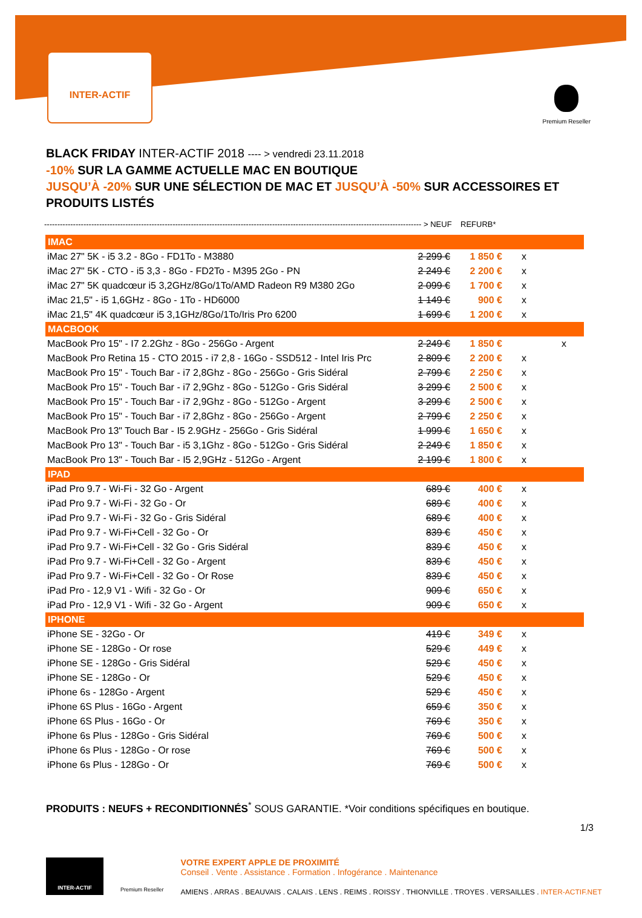INTER-ACTIF
Premium Reseller
BLACK FRIDAY INTER-ACTIF 2018 ---- > vendredi 23.11.2018
-10% SUR LA GAMME ACTUELLE MAC EN BOUTIQUE
JUSQU’À -20% SUR UNE SÉLECTION DE MAC ET JUSQU’À -50% SUR ACCESSOIRES ET PRODUITS LISTÉS
------------------------------------------------------------------------------------------------------------------------------------------------ > NEUF REFURB*
| IMAC | | | | |
| --- | --- | --- | --- | --- |
| iMac 27" 5K - i5 3.2 - 8Go - FD1To - M3880 | 2 299 € | 1 850 € | x | |
| iMac 27" 5K - CTO - i5 3,3 - 8Go - FD2To - M395 2Go - PN | 2 249 € | 2 200 € | x | |
| iMac 27" 5K quadcœur i5 3,2GHz/8Go/1To/AMD Radeon R9 M380 2Go | 2 099 € | 1 700 € | x | |
| iMac 21,5" - i5 1,6GHz - 8Go - 1To - HD6000 | 1 149 € | 900 € | x | |
| iMac 21,5" 4K quadcœur i5 3,1GHz/8Go/1To/Iris Pro 6200 | 1 699 € | 1 200 € | x | |
| MACBOOK | | | | |
| MacBook Pro 15" - I7 2.2Ghz - 8Go - 256Go - Argent | 2 249 € | 1 850 € | | x |
| MacBook Pro Retina 15 - CTO 2015 - i7 2,8 - 16Go - SSD512 - Intel Iris Prc | 2 809 € | 2 200 € | x | |
| MacBook Pro 15" - Touch Bar - i7 2,8Ghz - 8Go - 256Go - Gris Sidéral | 2 799 € | 2 250 € | x | |
| MacBook Pro 15" - Touch Bar - i7 2,9Ghz - 8Go - 512Go - Gris Sidéral | 3 299 € | 2 500 € | x | |
| MacBook Pro 15" - Touch Bar - i7 2,9Ghz - 8Go - 512Go - Argent | 3 299 € | 2 500 € | x | |
| MacBook Pro 15" - Touch Bar - i7 2,8Ghz - 8Go - 256Go - Argent | 2 799 € | 2 250 € | x | |
| MacBook Pro 13" Touch Bar - I5 2.9GHz - 256Go - Gris Sidéral | 1 999 € | 1 650 € | x | |
| MacBook Pro 13" - Touch Bar - i5 3,1Ghz - 8Go - 512Go - Gris Sidéral | 2 249 € | 1 850 € | x | |
| MacBook Pro 13" - Touch Bar - I5 2,9GHz - 512Go - Argent | 2 199 € | 1 800 € | x | |
| IPAD | | | | |
| iPad Pro 9.7 - Wi-Fi - 32 Go - Argent | 689 € | 400 € | x | |
| iPad Pro 9.7 - Wi-Fi - 32 Go - Or | 689 € | 400 € | x | |
| iPad Pro 9.7 - Wi-Fi - 32 Go - Gris Sidéral | 689 € | 400 € | x | |
| iPad Pro 9.7 - Wi-Fi+Cell - 32 Go - Or | 839 € | 450 € | x | |
| iPad Pro 9.7 - Wi-Fi+Cell - 32 Go - Gris Sidéral | 839 € | 450 € | x | |
| iPad Pro 9.7 - Wi-Fi+Cell - 32 Go - Argent | 839 € | 450 € | x | |
| iPad Pro 9.7 - Wi-Fi+Cell - 32 Go - Or Rose | 839 € | 450 € | x | |
| iPad Pro - 12,9 V1 - Wifi - 32 Go - Or | 909 € | 650 € | x | |
| iPad Pro - 12,9 V1 - Wifi - 32 Go - Argent | 909 € | 650 € | x | |
| IPHONE | | | | |
| iPhone SE - 32Go - Or | 419 € | 349 € | x | |
| iPhone SE - 128Go - Or rose | 529 € | 449 € | x | |
| iPhone SE - 128Go - Gris Sidéral | 529 € | 450 € | x | |
| iPhone SE - 128Go - Or | 529 € | 450 € | x | |
| iPhone 6s - 128Go - Argent | 529 € | 450 € | x | |
| iPhone 6S Plus - 16Go - Argent | 659 € | 350 € | x | |
| iPhone 6S Plus - 16Go - Or | 769 € | 350 € | x | |
| iPhone 6s Plus - 128Go - Gris Sidéral | 769 € | 500 € | x | |
| iPhone 6s Plus - 128Go - Or rose | 769 € | 500 € | x | |
| iPhone 6s Plus - 128Go - Or | 769 € | 500 € | x | |
PRODUITS : NEUFS + RECONDITIONNÉS<sup>*</sup> SOUS GARANTIE. *Voir conditions spécifiques en boutique.
1/3
INTER-ACTIF
Premium Reseller
VOTRE EXPERT APPLE DE PROXIMITÉ
Conseil . Vente . Assistance . Formation . Infogérance . Maintenance
AMIENS . ARRAS . BEAUVAIS . CALAIS . LENS . REIMS . ROISSY . THIONVILLE . TROYES . VERSAILLES . INTER-ACTIF.NET